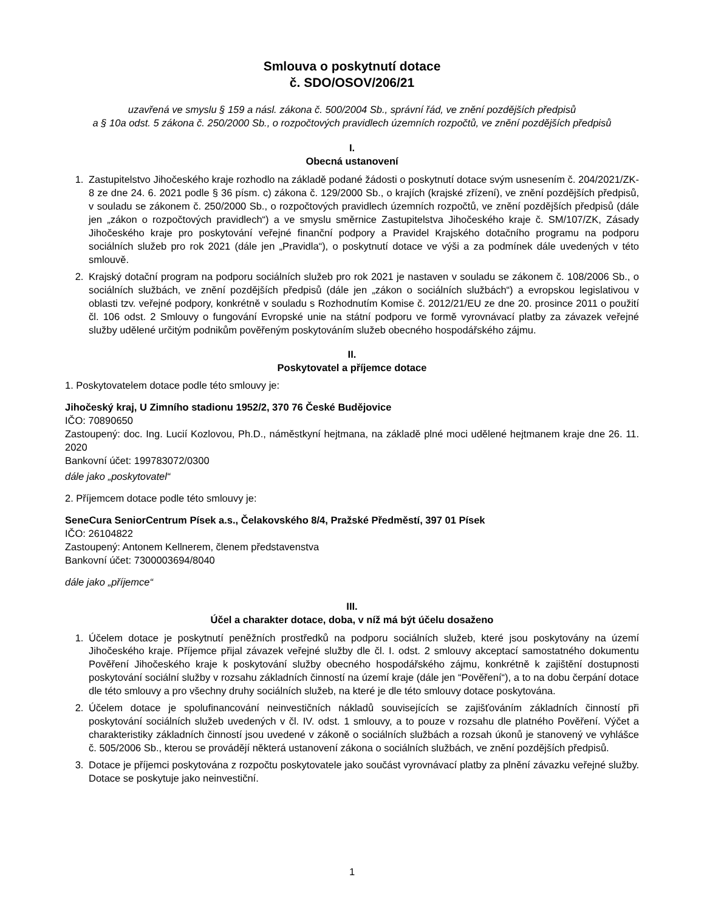Smlouva o poskytnutí dotace
č. SDO/OSOV/206/21
uzavřená ve smyslu § 159 a násl. zákona č. 500/2004 Sb., správní řád, ve znění pozdějších předpisů
a § 10a odst. 5 zákona č. 250/2000 Sb., o rozpočtových pravidlech územních rozpočtů, ve znění pozdějších předpisů
I.
Obecná ustanovení
1. Zastupitelstvo Jihočeského kraje rozhodlo na základě podané žádosti o poskytnutí dotace svým usnesením č. 204/2021/ZK-8 ze dne 24. 6. 2021 podle § 36 písm. c) zákona č. 129/2000 Sb., o krajích (krajské zřízení), ve znění pozdějších předpisů, v souladu se zákonem č. 250/2000 Sb., o rozpočtových pravidlech územních rozpočtů, ve znění pozdějších předpisů (dále jen „zákon o rozpočtových pravidlech“) a ve smyslu směrnice Zastupitelstva Jihočeského kraje č. SM/107/ZK, Zásady Jihočeského kraje pro poskytování veřejné finanční podpory a Pravidel Krajského dotačního programu na podporu sociálních služeb pro rok 2021 (dále jen „Pravidla“), o poskytnutí dotace ve výši a za podmínek dále uvedených v této smlouvě.
2. Krajský dotační program na podporu sociálních služeb pro rok 2021 je nastaven v souladu se zákonem č. 108/2006 Sb., o sociálních službách, ve znění pozdějších předpisů (dále jen „zákon o sociálních službách“) a evropskou legislativou v oblasti tzv. veřejné podpory, konkrétně v souladu s Rozhodnutím Komise č. 2012/21/EU ze dne 20. prosince 2011 o použití čl. 106 odst. 2 Smlouvy o fungování Evropské unie na státní podporu ve formě vyrovnávací platby za závazek veřejné služby udělené určitým podnikům pověřeným poskytováním služeb obecného hospodářského zájmu.
II.
Poskytovatel a příjemce dotace
1. Poskytovatelem dotace podle této smlouvy je:
Jihočeský kraj, U Zimního stadionu 1952/2, 370 76 České Budějovice
IČO: 70890650
Zastoupený: doc. Ing. Lucií Kozlovou, Ph.D., náměstkyní hejtmana, na základě plné moci udělené hejtmanem kraje dne 26. 11. 2020
Bankovní účet: 199783072/0300
dále jako „poskytovatel“
2. Příjemcem dotace podle této smlouvy je:
SeneCura SeniorCentrum Písek a.s., Čelakovského 8/4, Pražské Předměstí, 397 01 Písek
IČO: 26104822
Zastoupený: Antonem Kellnerem, členem představenstva
Bankovní účet: 7300003694/8040
dále jako „příjemce“
III.
Účel a charakter dotace, doba, v níž má být účelu dosaženo
1. Účelem dotace je poskytnutí peněžních prostředků na podporu sociálních služeb, které jsou poskytovány na území Jihočeského kraje. Příjemce přijal závazek veřejné služby dle čl. I. odst. 2 smlouvy akceptací samostatného dokumentu Pověření Jihočeského kraje k poskytování služby obecného hospodářského zájmu, konkrétně k zajištění dostupnosti poskytování sociální služby v rozsahu základních činností na území kraje (dále jen “Pověření“), a to na dobu čerpání dotace dle této smlouvy a pro všechny druhy sociálních služeb, na které je dle této smlouvy dotace poskytována.
2. Účelem dotace je spolufinancování neinvestičních nákladů souvisejících se zajišťováním základních činností při poskytování sociálních služeb uvedených v čl. IV. odst. 1 smlouvy, a to pouze v rozsahu dle platného Pověření. Výčet a charakteristiky základních činností jsou uvedené v zákoně o sociálních službách a rozsah úkonů je stanovený ve vyhlášce č. 505/2006 Sb., kterou se provádějí některá ustanovení zákona o sociálních službách, ve znění pozdějších předpisů.
3. Dotace je příjemci poskytována z rozpočtu poskytovatele jako součást vyrovnávací platby za plnění závazku veřejné služby. Dotace se poskytuje jako neinvestiční.
1